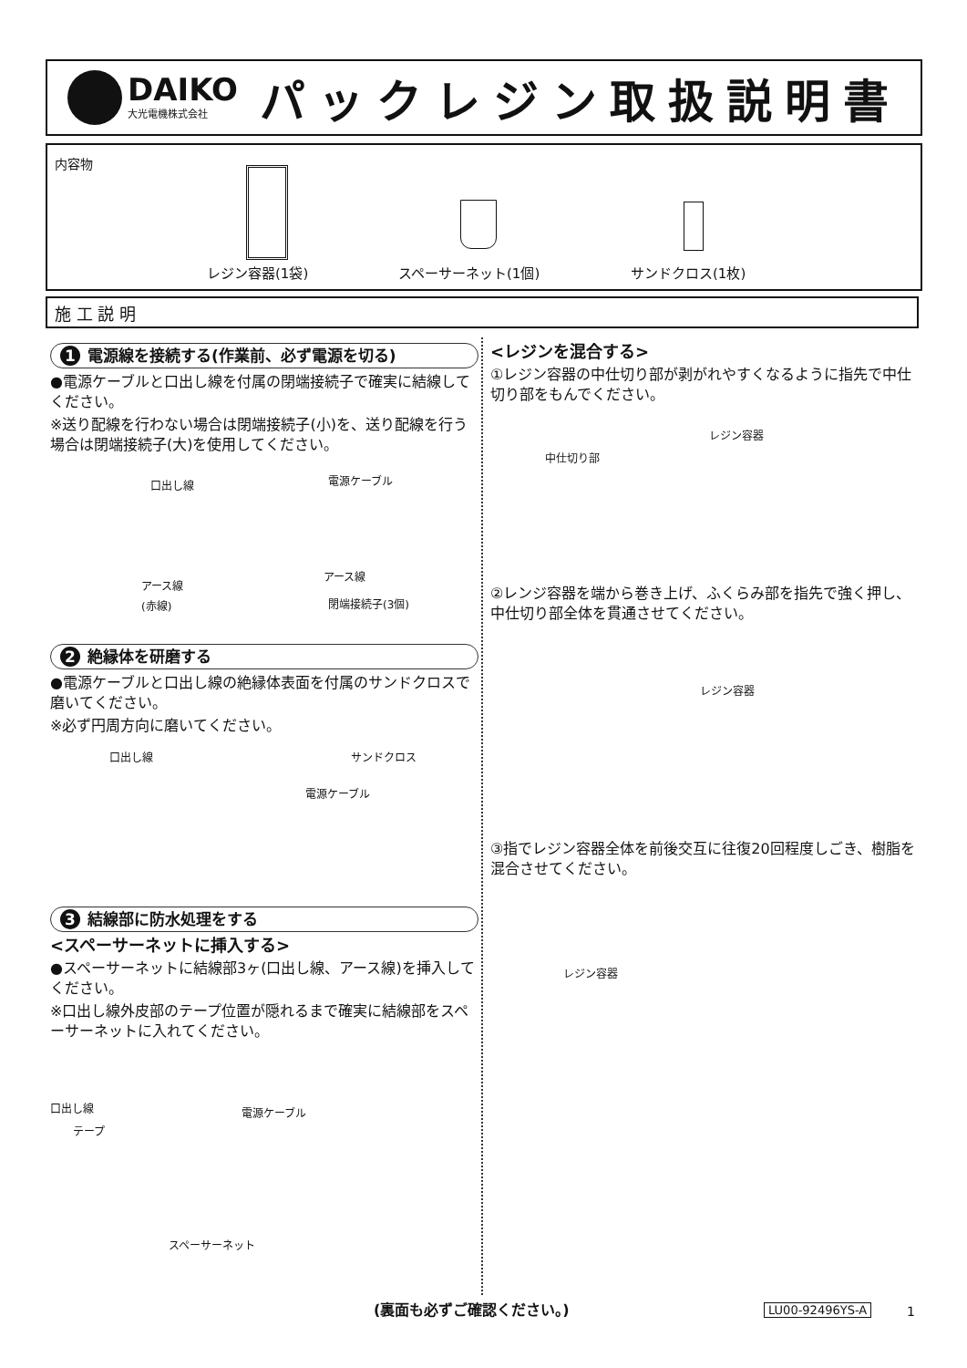DAIKO
大光電機株式会社
パックレジン取扱説明書
内容物
レジン容器(1袋) スペーサーネット(1個) サンドクロス(1枚)
施 工 説 明
1 電源線を接続する(作業前、必ず電源を切る)
●電源ケーブルと口出し線を付属の閉端接続子で確実に結線してください。
※送り配線を行わない場合は閉端接続子(小)を、送り配線を行う場合は閉端接続子(大)を使用してください。
口出し線 電源ケーブル
アース線
アース線
(赤線) 閉端接続子(3個)
2 絶縁体を研磨する
●電源ケーブルと口出し線の絶縁体表面を付属のサンドクロスで磨いてください。
※必ず円周方向に磨いてください。
口出し線 サンドクロス
電源ケーブル
3 結線部に防水処理をする
<スペーサーネットに挿入する>
●スペーサーネットに結線部3ヶ(口出し線、アース線)を挿入してください。
※口出し線外皮部のテープ位置が隠れるまで確実に結線部をスペーサーネットに入れてください。
口出し線 電源ケーブル
テープ
スペーサーネット
<レジンを混合する>
①レジン容器の中仕切り部が剥がれやすくなるように指先で中仕切り部をもんでください。
レジン容器
中仕切り部
②レンジ容器を端から巻き上げ、ふくらみ部を指先で強く押し、中仕切り部全体を貫通させてください。
レジン容器
③指でレジン容器全体を前後交互に往復20回程度しごき、樹脂を混合させてください。
レジン容器
(裏面も必ずご確認ください。) LU00-92496YS-A 1